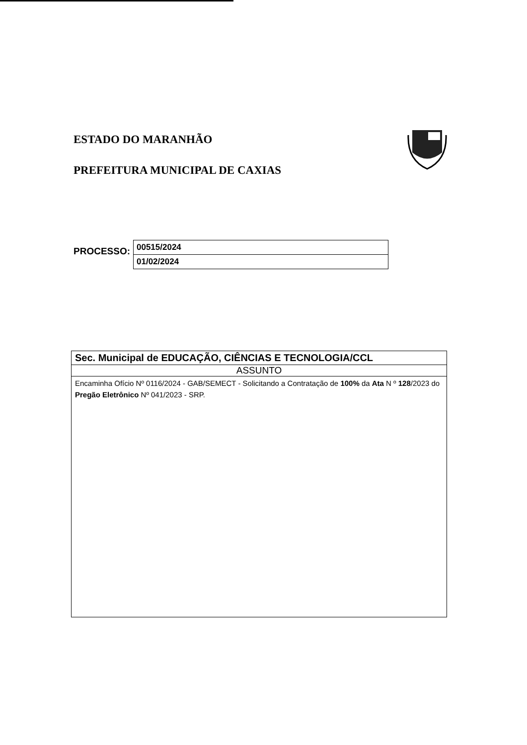ESTADO DO MARANHÃO
PREFEITURA MUNICIPAL DE CAXIAS
PROCESSO:
| 00515/2024 |
| 01/02/2024 |
| Sec. Municipal de EDUCAÇÃO, CIÊNCIAS E TECNOLOGIA/CCL |
| ASSUNTO |
| Encaminha Ofício Nº 0116/2024 - GAB/SEMECT - Solicitando a Contratação de 100% da Ata N º 128 /2023 do Pregão Eletrônico Nº 041/2023 - SRP. |